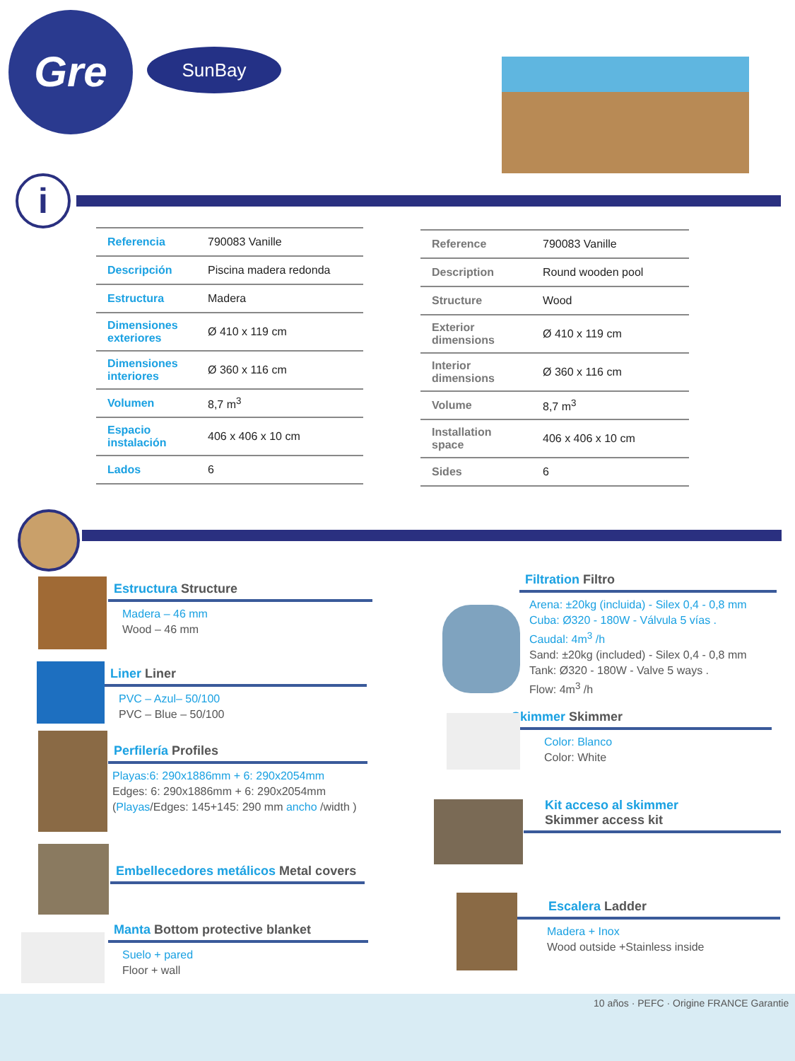Gre SunBay
i
| Referencia | 790083 Vanille |
| Descripción | Piscina madera redonda |
| Estructura | Madera |
| Dimensiones exteriores | Ø 410 x 119 cm |
| Dimensiones interiores | Ø 360 x 116 cm |
| Volumen | 8,7 m<sup>3</sup> |
| Espacio instalación | 406 x 406 x 10 cm |
| Lados | 6 |
| Reference | 790083 Vanille |
| Description | Round wooden pool |
| Structure | Wood |
| Exterior dimensions | Ø 410 x 119 cm |
| Interior dimensions | Ø 360 x 116 cm |
| Volume | 8,7 m<sup>3</sup> |
| Installation space | 406 x 406 x 10 cm |
| Sides | 6 |
Estructura Structure
Madera – 46 mm
Wood – 46 mm
Liner Liner
PVC – Azul– 50/100
PVC – Blue – 50/100
Perfilería Profiles
Playas:6: 290x1886mm + 6: 290x2054mm
Edges: 6: 290x1886mm + 6: 290x2054mm
(Playas/Edges: 145+145: 290 mm ancho /width )
Embellecedores metálicos Metal covers
Manta Bottom protective blanket
Suelo + pared
Floor + wall
Filtration Filtro
Arena: ±20kg (incluida) - Silex 0,4 - 0,8 mm
Cuba: Ø320 - 180W - Válvula 5 vías .
Caudal: 4m<sup>3</sup> /h
Sand: ±20kg (included) - Silex 0,4 - 0,8 mm
Tank: Ø320 - 180W - Valve 5 ways .
Flow: 4m<sup>3</sup> /h
Skimmer Skimmer
Color: Blanco
Color: White
Kit acceso al skimmer
Skimmer access kit
Escalera Ladder
Madera + Inox
Wood outside +Stainless inside
10 años · PEFC · Origine FRANCE Garantie